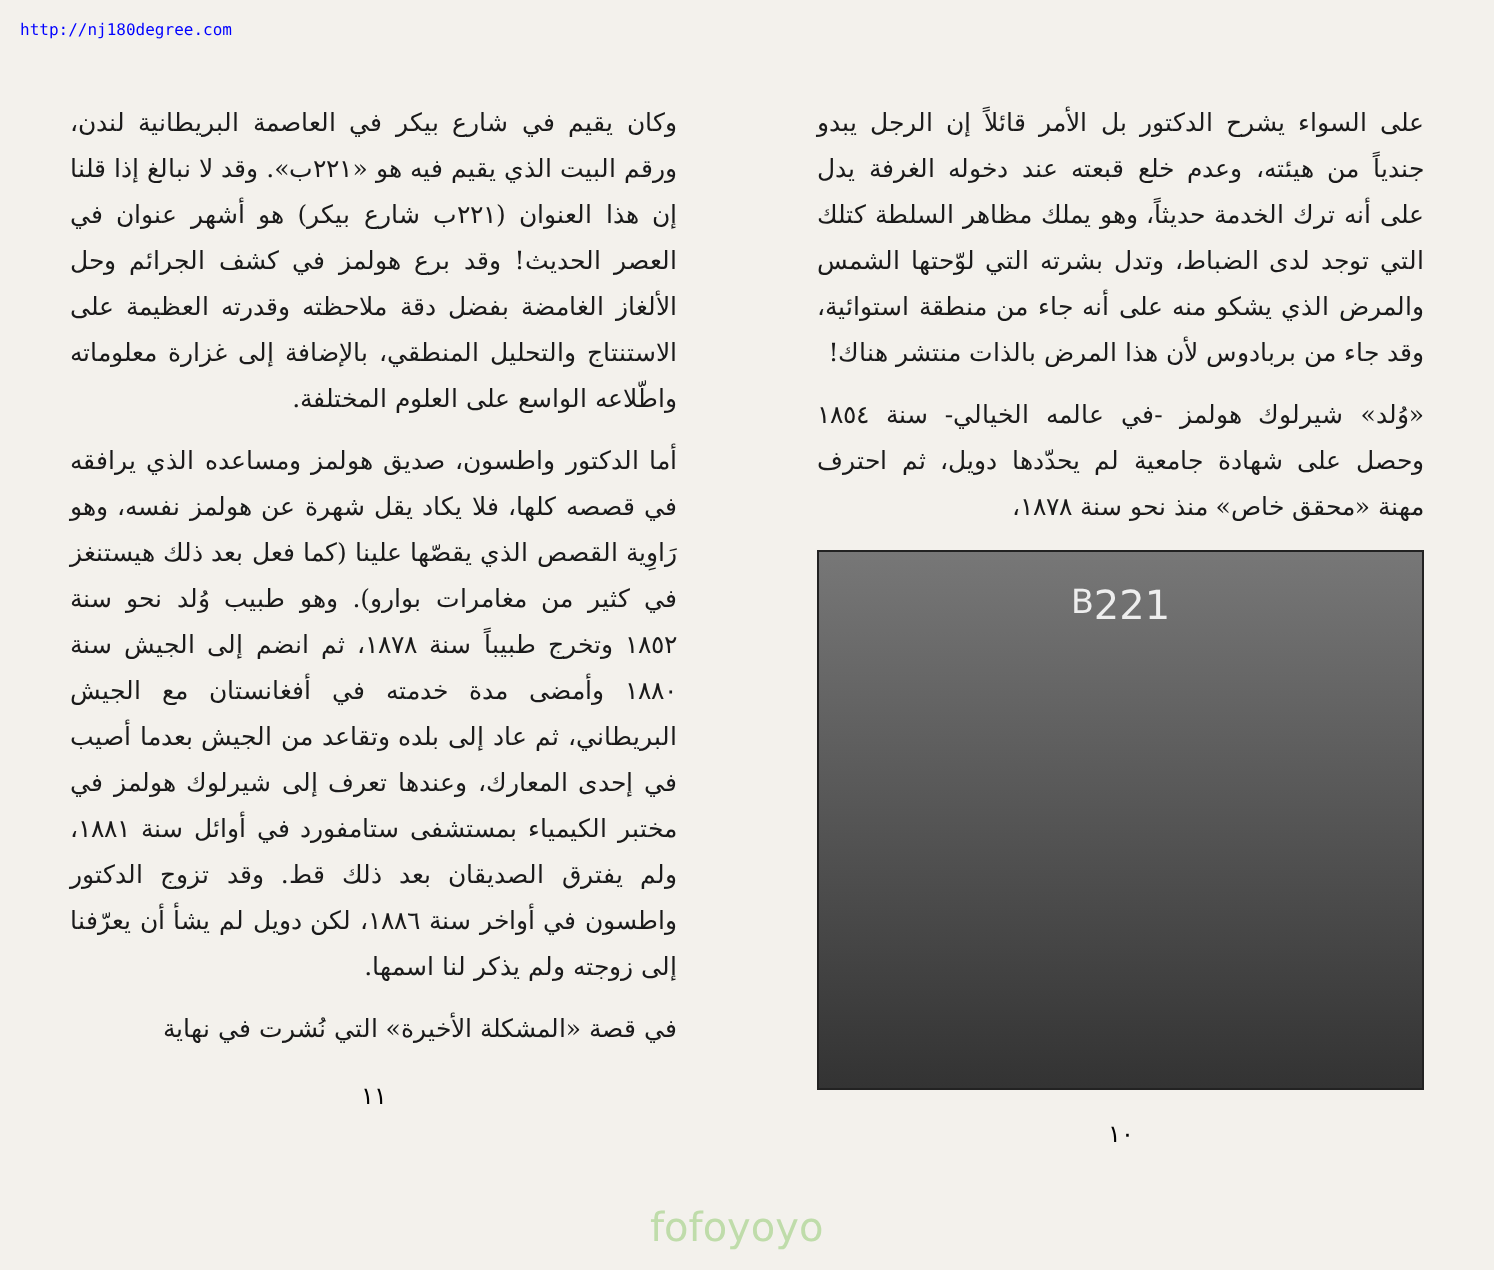على السواء يشرح الدكتور بل الأمر قائلاً إن الرجل يبدو جندياً من هيئته، وعدم خلع قبعته عند دخوله الغرفة يدل على أنه ترك الخدمة حديثاً، وهو يملك مظاهر السلطة كتلك التي توجد لدى الضباط، وتدل بشرته التي لوّحتها الشمس والمرض الذي يشكو منه على أنه جاء من منطقة استوائية، وقد جاء من بربادوس لأن هذا المرض بالذات منتشر هناك!
«وُلد» شيرلوك هولمز -في عالمه الخيالي- سنة ١٨٥٤ وحصل على شهادة جامعية لم يحدّدها دويل، ثم احترف مهنة «محقق خاص» منذ نحو سنة ١٨٧٨،
221<sup>B</sup>
١٠
http://nj180degree.com
وكان يقيم في شارع بيكر في العاصمة البريطانية لندن، ورقم البيت الذي يقيم فيه هو «٢٢١ب». وقد لا نبالغ إذا قلنا إن هذا العنوان (٢٢١ب شارع بيكر) هو أشهر عنوان في العصر الحديث! وقد برع هولمز في كشف الجرائم وحل الألغاز الغامضة بفضل دقة ملاحظته وقدرته العظيمة على الاستنتاج والتحليل المنطقي، بالإضافة إلى غزارة معلوماته واطّلاعه الواسع على العلوم المختلفة.
أما الدكتور واطسون، صديق هولمز ومساعده الذي يرافقه في قصصه كلها، فلا يكاد يقل شهرة عن هولمز نفسه، وهو رَاوِية القصص الذي يقصّها علينا (كما فعل بعد ذلك هيستنغز في كثير من مغامرات بوارو). وهو طبيب وُلد نحو سنة ١٨٥٢ وتخرج طبيباً سنة ١٨٧٨، ثم انضم إلى الجيش سنة ١٨٨٠ وأمضى مدة خدمته في أفغانستان مع الجيش البريطاني، ثم عاد إلى بلده وتقاعد من الجيش بعدما أصيب في إحدى المعارك، وعندها تعرف إلى شيرلوك هولمز في مختبر الكيمياء بمستشفى ستامفورد في أوائل سنة ١٨٨١، ولم يفترق الصديقان بعد ذلك قط. وقد تزوج الدكتور واطسون في أواخر سنة ١٨٨٦، لكن دويل لم يشأ أن يعرّفنا إلى زوجته ولم يذكر لنا اسمها.
في قصة «المشكلة الأخيرة» التي نُشرت في نهاية
١١
fofoyoyo